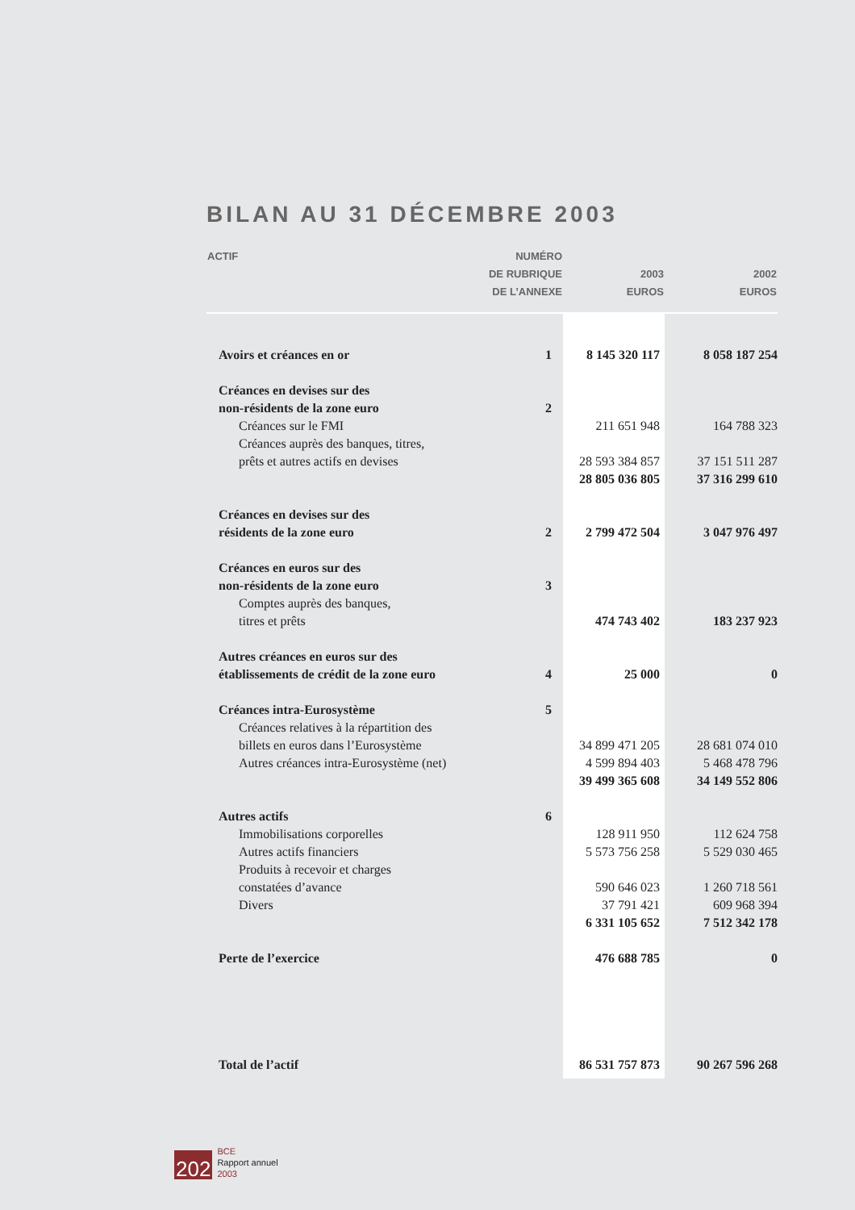BILAN AU 31 DÉCEMBRE 2003
| ACTIF | NUMÉRO DE RUBRIQUE DE L’ANNEXE | 2003 EUROS | 2002 EUROS |
| --- | --- | --- | --- |
| Avoirs et créances en or | 1 | 8 145 320 117 | 8 058 187 254 |
| Créances en devises sur des non-résidents de la zone euro | 2 | | |
| Créances sur le FMI | | 211 651 948 | 164 788 323 |
| Créances auprès des banques, titres, prêts et autres actifs en devises | | 28 593 384 857 | 37 151 511 287 |
| | | 28 805 036 805 | 37 316 299 610 |
| Créances en devises sur des résidents de la zone euro | 2 | 2 799 472 504 | 3 047 976 497 |
| Créances en euros sur des non-résidents de la zone euro | 3 | | |
| Comptes auprès des banques, titres et prêts | | 474 743 402 | 183 237 923 |
| Autres créances en euros sur des établissements de crédit de la zone euro | 4 | 25 000 | 0 |
| Créances intra-Eurosystème | 5 | | |
| Créances relatives à la répartition des billets en euros dans l’Eurosystème | | 34 899 471 205 | 28 681 074 010 |
| Autres créances intra-Eurosystème (net) | | 4 599 894 403 | 5 468 478 796 |
| | | 39 499 365 608 | 34 149 552 806 |
| Autres actifs | 6 | | |
| Immobilisations corporelles | | 128 911 950 | 112 624 758 |
| Autres actifs financiers | | 5 573 756 258 | 5 529 030 465 |
| Produits à recevoir et charges constatées d’avance | | 590 646 023 | 1 260 718 561 |
| Divers | | 37 791 421 | 609 968 394 |
| | | 6 331 105 652 | 7 512 342 178 |
| Perte de l’exercice | | 476 688 785 | 0 |
| Total de l’actif | | 86 531 757 873 | 90 267 596 268 |
202
BCE
Rapport annuel
2003